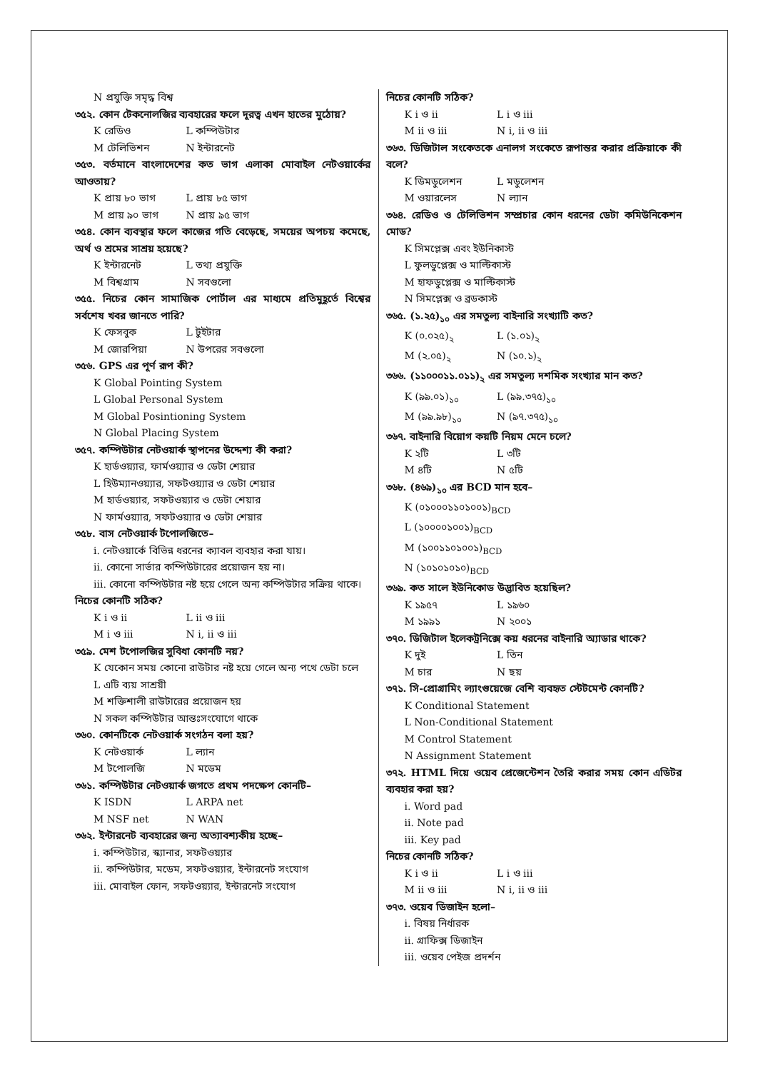N প্রযুক্তি সমৃদ্ধ বিশ্ব
৩৫২. কোন টেকনোলজির ব্যবহারের ফলে দূরত্ব এখন হাতের মুঠোয়?
K রেডিও L কম্পিউটার
M টেলিভিশন N ইন্টারনেট
৩৫৩. বর্তমানে বাংলাদেশের কত ভাগ এলাকা মোবাইল নেটওয়ার্কের আওতায়?
K প্রায় ৮০ ভাগ L প্রায় ৮৫ ভাগ
M প্রায় ৯০ ভাগ N প্রায় ৯৫ ভাগ
৩৫৪. কোন ব্যবস্থার ফলে কাজের গতি বেড়েছে, সময়ের অপচয় কমেছে, অর্থ ও শ্রমের সাশ্রয় হয়েছে?
K ইন্টারনেট L তথ্য প্রযুক্তি
M বিশ্বগ্রাম N সবগুলো
৩৫৫. নিচের কোন সামাজিক পোর্টাল এর মাধ্যমে প্রতিমুহূর্তে বিশ্বের সর্বশেষ খবর জানতে পারি?
K ফেসবুক L টুইটার
M জোরপিয়া N উপরের সবগুলো
৩৫৬. GPS এর পূর্ণ রূপ কী?
K Global Pointing System
L Global Personal System
M Global Posintioning System
N Global Placing System
৩৫৭. কম্পিউটার নেটওয়ার্ক স্থাপনের উদ্দেশ্য কী করা?
K হার্ডওয়্যার, ফার্মওয়্যার ও ডেটা শেয়ার
L হিউম্যানওয়্যার, সফটওয়্যার ও ডেটা শেয়ার
M হার্ডওয়্যার, সফটওয়্যার ও ডেটা শেয়ার
N ফার্মওয়্যার, সফটওয়্যার ও ডেটা শেয়ার
৩৫৮. বাস নেটওয়ার্ক টপোলজিতে–
i. নেটওয়ার্কে বিভিন্ন ধরনের ক্যাবল ব্যবহার করা যায়।
ii. কোনো সার্ভার কম্পিউটারের প্রয়োজন হয় না।
iii. কোনো কম্পিউটার নষ্ট হয়ে গেলে অন্য কম্পিউটার সক্রিয় থাকে।
নিচের কোনটি সঠিক?
K i ও ii L ii ও iii
M i ও iii N i, ii ও iii
৩৫৯. মেশ টপোলজির সুবিধা কোনটি নয়?
K যেকোন সময় কোনো রাউটার নষ্ট হয়ে গেলে অন্য পথে ডেটা চলে
L এটি ব্যয় সাশ্রয়ী
M শক্তিশালী রাউটারের প্রয়োজন হয়
N সকল কম্পিউটার আন্তঃসংযোগে থাকে
৩৬০. কোনটিকে নেটওয়ার্ক সংগঠন বলা হয়?
K নেটওয়ার্ক L ল্যান
M টপোলজি N মডেম
৩৬১. কম্পিউটার নেটওয়ার্ক জগতে প্রথম পদক্ষেপ কোনটি–
K ISDN L ARPA net
M NSF net N WAN
৩৬২. ইন্টারনেট ব্যবহারের জন্য অত্যাবশ্যকীয় হচ্ছে–
i. কম্পিউটার, স্ক্যানার, সফটওয়্যার
ii. কম্পিউটার, মডেম, সফটওয়্যার, ইন্টারনেট সংযোগ
iii. মোবাইল ফোন, সফটওয়্যার, ইন্টারনেট সংযোগ
নিচের কোনটি সঠিক?
K i ও ii L i ও iii
M ii ও iii N i, ii ও iii
৩৬৩. ডিজিটাল সংকেতকে এনালগ সংকেতে রূপান্তর করার প্রক্রিয়াকে কী বলে?
K ডিমডুলেশন L মডুলেশন
M ওয়ারলেস N ল্যান
৩৬৪. রেডিও ও টেলিভিশন সম্প্রচার কোন ধরনের ডেটা কমিউনিকেশন মোড?
K সিমপ্লেক্স এবং ইউনিকাস্ট
L ফুলডুপ্লেক্স ও মাল্টিকাস্ট
M হাফডুপ্লেক্স ও মাল্টিকাস্ট
N সিমপ্লেক্স ও ব্রডকাস্ট
৩৬৫. (১.২৫)<sub>১০</sub> এর সমতুল্য বাইনারি সংখ্যাটি কত?
K (০.০২৫)<sub>২</sub> L (১.০১)<sub>২</sub>
M (২.০৫)<sub>২</sub> N (১০.১)<sub>২</sub>
৩৬৬. (১১০০০১১.০১১)<sub>২</sub> এর সমতুল্য দশমিক সংখ্যার মান কত?
K (৯৯.০১)<sub>১০</sub> L (৯৯.৩৭৫)<sub>১০</sub>
M (৯৯.৯৮)<sub>১০</sub> N (৯৭.৩৭৫)<sub>১০</sub>
৩৬৭. বাইনারি বিয়োগ কয়টি নিয়ম মেনে চলে?
K ২টি L ৩টি
M ৪টি N ৫টি
৩৬৮. (৪৬৯)<sub>১০</sub> এর BCD মান হবে–
K (০১০০০১১০১০০১)<sub>BCD</sub>
L (১০০০০১০০১)<sub>BCD</sub>
M (১০০১১০১০০১)<sub>BCD</sub>
N (১০১০১০১০)<sub>BCD</sub>
৩৬৯. কত সালে ইউনিকোড উদ্ভাবিত হয়েছিল?
K ১৯৫৭ L ১৯৬০
M ১৯৯১ N ২০০১
৩৭০. ডিজিটাল ইলেকট্রনিক্সে কয় ধরনের বাইনারি অ্যাডার থাকে?
K দুই L তিন
M চার N ছয়
৩৭১. সি-প্রোগ্রামিং ল্যাংগুয়েজে বেশি ব্যবহৃত স্টেটমেন্ট কোনটি?
K Conditional Statement
L Non-Conditional Statement
M Control Statement
N Assignment Statement
৩৭২. HTML দিয়ে ওয়েব প্রেজেন্টেশন তৈরি করার সময় কোন এডিটর ব্যবহার করা হয়?
i. Word pad
ii. Note pad
iii. Key pad
নিচের কোনটি সঠিক?
K i ও ii L i ও iii
M ii ও iii N i, ii ও iii
৩৭৩. ওয়েব ডিজাইন হলো–
i. বিষয় নির্ধারক
ii. গ্রাফিক্স ডিজাইন
iii. ওয়েব পেইজ প্রদর্শন